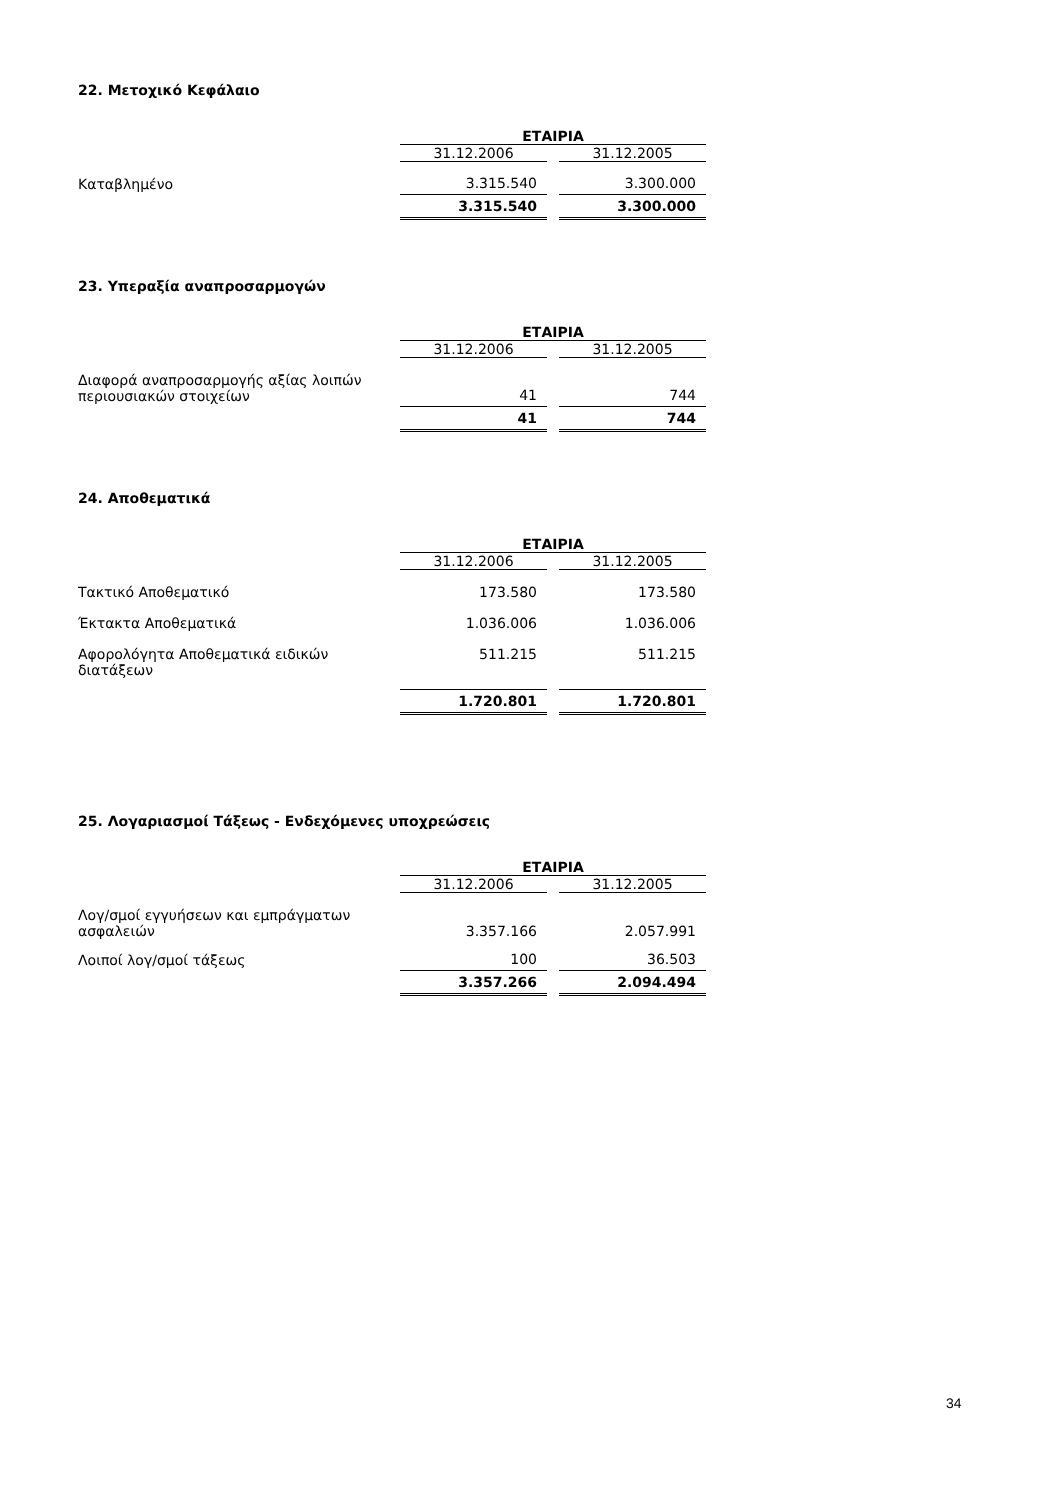22. Μετοχικό Κεφάλαιο
| | ΕΤΑΙΡΙΑ | |
| | 31.12.2006 | 31.12.2005 |
| Καταβλημένο | 3.315.540 | 3.300.000 |
| | 3.315.540 | 3.300.000 |
23. Υπεραξία αναπροσαρμογών
| | ΕΤΑΙΡΙΑ | |
| | 31.12.2006 | 31.12.2005 |
| Διαφορά αναπροσαρμογής αξίας λοιπών περιουσιακών στοιχείων | 41 | 744 |
| | 41 | 744 |
24. Αποθεματικά
| | ΕΤΑΙΡΙΑ | |
| | 31.12.2006 | 31.12.2005 |
| Τακτικό Αποθεματικό | 173.580 | 173.580 |
| Έκτακτα Αποθεματικά | 1.036.006 | 1.036.006 |
| Αφορολόγητα Αποθεματικά ειδικών διατάξεων | 511.215 | 511.215 |
| | 1.720.801 | 1.720.801 |
25. Λογαριασμοί Τάξεως - Ενδεχόμενες υποχρεώσεις
| | ΕΤΑΙΡΙΑ | |
| | 31.12.2006 | 31.12.2005 |
| Λογ/σμοί εγγυήσεων και εμπράγματων ασφαλειών | 3.357.166 | 2.057.991 |
| Λοιποί λογ/σμοί τάξεως | 100 | 36.503 |
| | 3.357.266 | 2.094.494 |
34